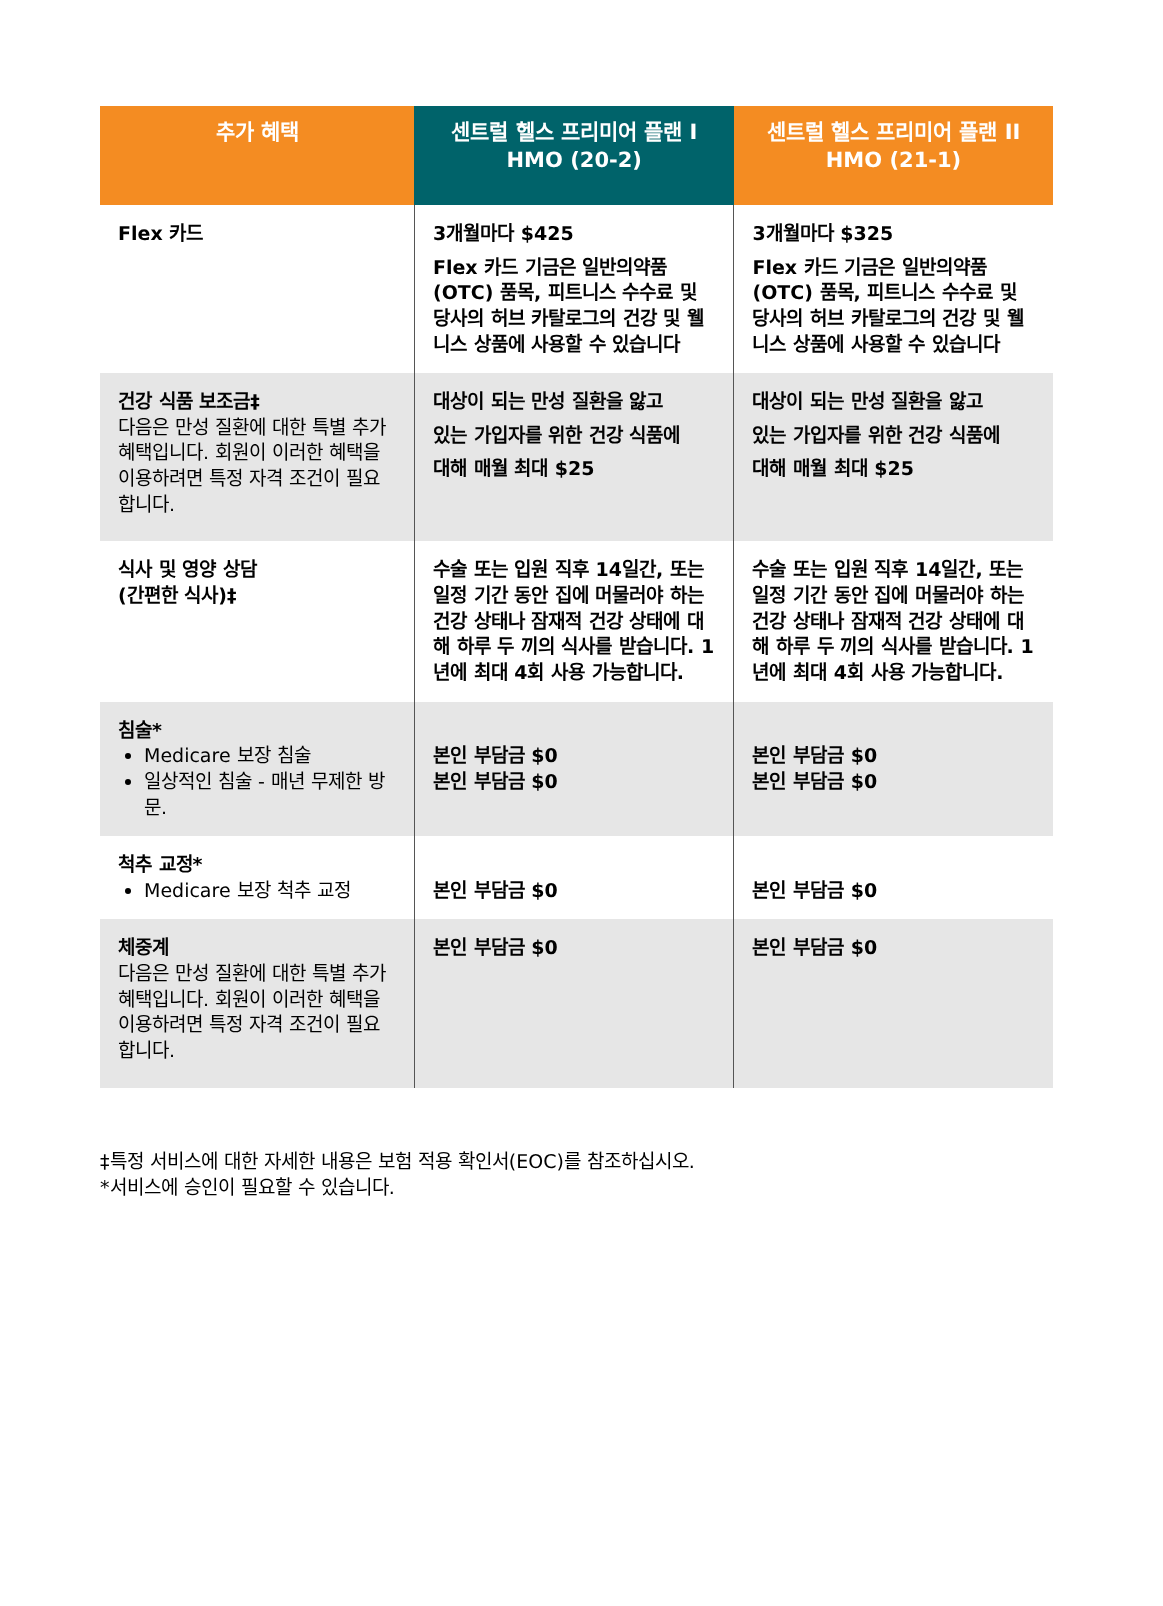| 추가 혜택 | 센트럴 헬스 프리미어 플랜 I HMO (20-2) | 센트럴 헬스 프리미어 플랜 II HMO (21-1) |
| --- | --- | --- |
| Flex 카드 | 3개월마다 $425 Flex 카드 기금은 일반의약품(OTC) 품목, 피트니스 수수료 및 당사의 허브 카탈로그의 건강 및 웰니스 상품에 사용할 수 있습니다 | 3개월마다 $325 Flex 카드 기금은 일반의약품(OTC) 품목, 피트니스 수수료 및 당사의 허브 카탈로그의 건강 및 웰니스 상품에 사용할 수 있습니다 |
| 건강 식품 보조금‡ 다음은 만성 질환에 대한 특별 추가 혜택입니다. 회원이 이러한 혜택을 이용하려면 특정 자격 조건이 필요합니다. | 대상이 되는 만성 질환을 앓고 있는 가입자를 위한 건강 식품에 대해 매월 최대 $25 | 대상이 되는 만성 질환을 앓고 있는 가입자를 위한 건강 식품에 대해 매월 최대 $25 |
| 식사 및 영양 상담 (간편한 식사)‡ | 수술 또는 입원 직후 14일간, 또는 일정 기간 동안 집에 머물러야 하는 건강 상태나 잠재적 건강 상태에 대해 하루 두 끼의 식사를 받습니다. 1년에 최대 4회 사용 가능합니다. | 수술 또는 입원 직후 14일간, 또는 일정 기간 동안 집에 머물러야 하는 건강 상태나 잠재적 건강 상태에 대해 하루 두 끼의 식사를 받습니다. 1년에 최대 4회 사용 가능합니다. |
| 침술* Medicare 보장 침술 일상적인 침술 - 매년 무제한 방문. | 본인 부담금 $0 본인 부담금 $0 | 본인 부담금 $0 본인 부담금 $0 |
| 척추 교정* Medicare 보장 척추 교정 | 본인 부담금 $0 | 본인 부담금 $0 |
| 체중계 다음은 만성 질환에 대한 특별 추가 혜택입니다. 회원이 이러한 혜택을 이용하려면 특정 자격 조건이 필요합니다. | 본인 부담금 $0 | 본인 부담금 $0 |
‡특정 서비스에 대한 자세한 내용은 보험 적용 확인서(EOC)를 참조하십시오.
*서비스에 승인이 필요할 수 있습니다.